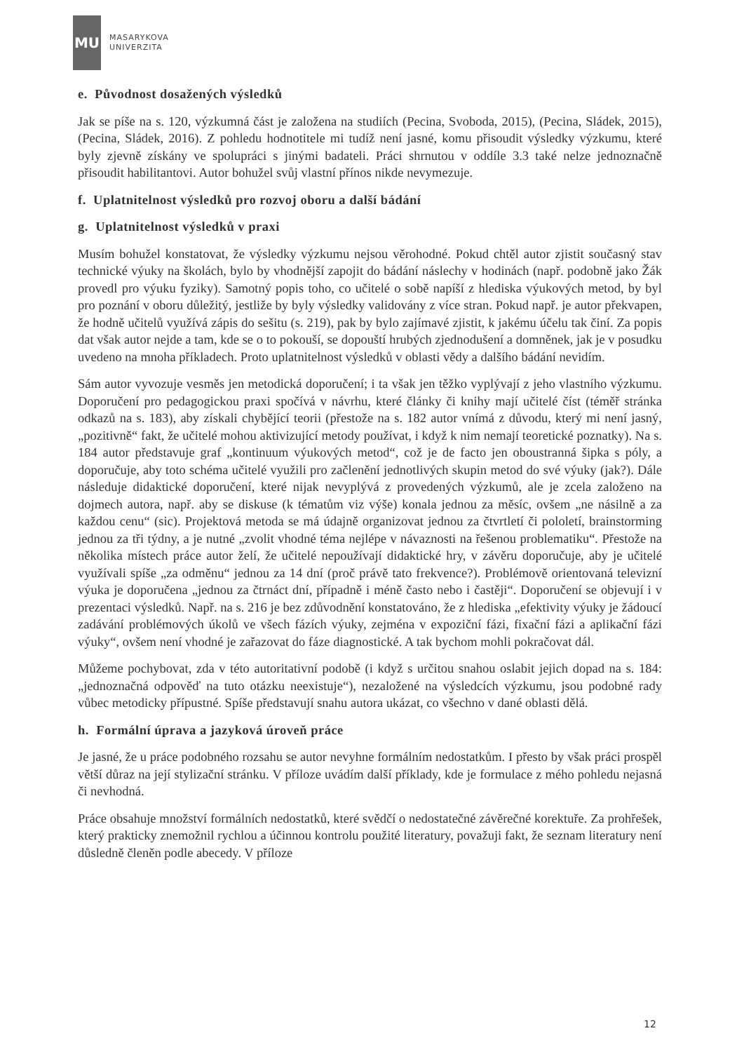MU
MASARYKOVA
UNIVERZITA
e. Původnost dosažených výsledků
Jak se píše na s. 120, výzkumná část je založena na studiích (Pecina, Svoboda, 2015), (Pecina, Sládek, 2015), (Pecina, Sládek, 2016). Z pohledu hodnotitele mi tudíž není jasné, komu přisoudit výsledky výzkumu, které byly zjevně získány ve spolupráci s jinými badateli. Práci shrnutou v oddíle 3.3 také nelze jednoznačně přisoudit habilitantovi. Autor bohužel svůj vlastní přínos nikde nevymezuje.
f. Uplatnitelnost výsledků pro rozvoj oboru a další bádání
g. Uplatnitelnost výsledků v praxi
Musím bohužel konstatovat, že výsledky výzkumu nejsou věrohodné. Pokud chtěl autor zjistit současný stav technické výuky na školách, bylo by vhodnější zapojit do bádání náslechy v hodinách (např. podobně jako Žák provedl pro výuku fyziky). Samotný popis toho, co učitelé o sobě napíší z hlediska výukových metod, by byl pro poznání v oboru důležitý, jestliže by byly výsledky validovány z více stran. Pokud např. je autor překvapen, že hodně učitelů využívá zápis do sešitu (s. 219), pak by bylo zajímavé zjistit, k jakému účelu tak činí. Za popis dat však autor nejde a tam, kde se o to pokouší, se dopouští hrubých zjednodušení a domněnek, jak je v posudku uvedeno na mnoha příkladech. Proto uplatnitelnost výsledků v oblasti vědy a dalšího bádání nevidím.
Sám autor vyvozuje vesměs jen metodická doporučení; i ta však jen těžko vyplývají z jeho vlastního výzkumu. Doporučení pro pedagogickou praxi spočívá v návrhu, které články či knihy mají učitelé číst (téměř stránka odkazů na s. 183), aby získali chybějící teorii (přestože na s. 182 autor vnímá z důvodu, který mi není jasný, „pozitivně“ fakt, že učitelé mohou aktivizující metody používat, i když k nim nemají teoretické poznatky). Na s. 184 autor představuje graf „kontinuum výukových metod“, což je de facto jen oboustranná šipka s póly, a doporučuje, aby toto schéma učitelé využili pro začlenění jednotlivých skupin metod do své výuky (jak?). Dále následuje didaktické doporučení, které nijak nevyplývá z provedených výzkumů, ale je zcela založeno na dojmech autora, např. aby se diskuse (k tématům viz výše) konala jednou za měsíc, ovšem „ne násilně a za každou cenu“ (sic). Projektová metoda se má údajně organizovat jednou za čtvrtletí či pololetí, brainstorming jednou za tři týdny, a je nutné „zvolit vhodné téma nejlépe v návaznosti na řešenou problematiku“. Přestože na několika místech práce autor želí, že učitelé nepoužívají didaktické hry, v závěru doporučuje, aby je učitelé využívali spíše „za odměnu“ jednou za 14 dní (proč právě tato frekvence?). Problémově orientovaná televizní výuka je doporučena „jednou za čtrnáct dní, případně i méně často nebo i častěji“. Doporučení se objevují i v prezentaci výsledků. Např. na s. 216 je bez zdůvodnění konstatováno, že z hlediska „efektivity výuky je žádoucí zadávání problémových úkolů ve všech fázích výuky, zejména v expoziční fázi, fixační fázi a aplikační fázi výuky“, ovšem není vhodné je zařazovat do fáze diagnostické. A tak bychom mohli pokračovat dál.
Můžeme pochybovat, zda v této autoritativní podobě (i když s určitou snahou oslabit jejich dopad na s. 184: „jednoznačná odpověď na tuto otázku neexistuje“), nezaložené na výsledcích výzkumu, jsou podobné rady vůbec metodicky přípustné. Spíše představují snahu autora ukázat, co všechno v dané oblasti dělá.
h. Formální úprava a jazyková úroveň práce
Je jasné, že u práce podobného rozsahu se autor nevyhne formálním nedostatkům. I přesto by však práci prospěl větší důraz na její stylizační stránku. V příloze uvádím další příklady, kde je formulace z mého pohledu nejasná či nevhodná.
Práce obsahuje množství formálních nedostatků, které svědčí o nedostatečné závěrečné korektuře. Za prohřešek, který prakticky znemožnil rychlou a účinnou kontrolu použité literatury, považuji fakt, že seznam literatury není důsledně členěn podle abecedy. V příloze
12